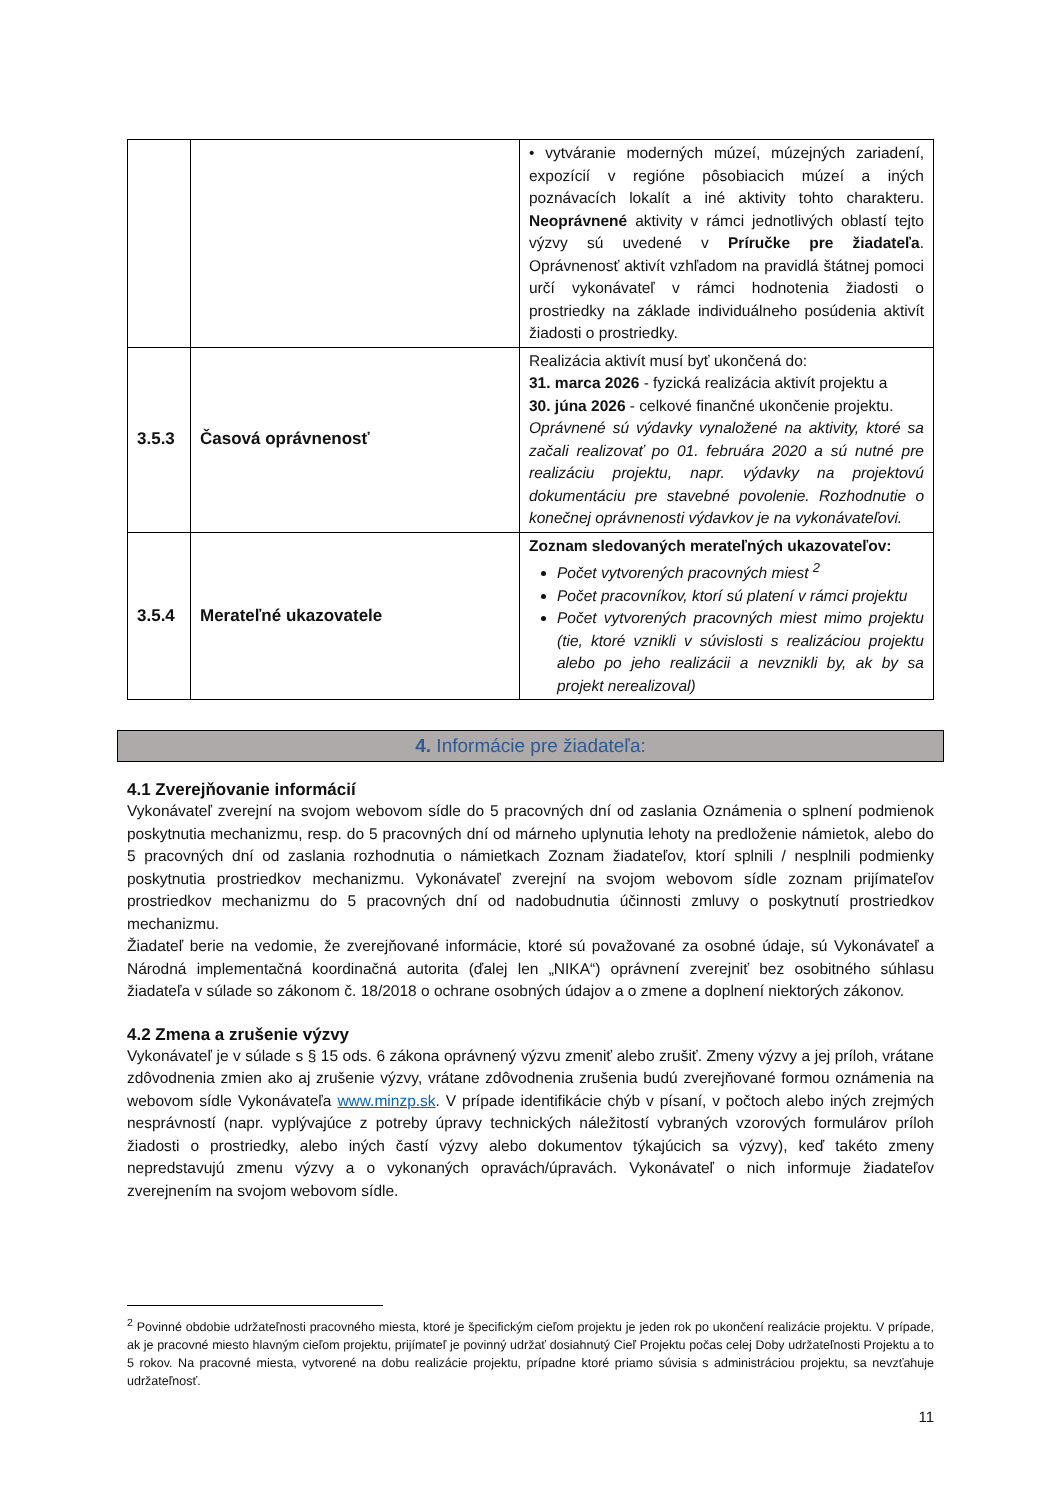| | | • vytváranie moderných múzeí, múzejných zariadení, expozícií v regióne pôsobiacich múzeí a iných poznávacích lokalít a iné aktivity tohto charakteru. Neoprávnené aktivity v rámci jednotlivých oblastí tejto výzvy sú uvedené v Príručke pre žiadateľa . Oprávnenosť aktivít vzhľadom na pravidlá štátnej pomoci určí vykonávateľ v rámci hodnotenia žiadosti o prostriedky na základe individuálneho posúdenia aktivít žiadosti o prostriedky. |
| 3.5.3 | Časová oprávnenosť | Realizácia aktivít musí byť ukončená do: 31. marca 2026 - fyzická realizácia aktivít projektu a 30. júna 2026 - celkové finančné ukončenie projektu. Oprávnené sú výdavky vynaložené na aktivity, ktoré sa začali realizovať po 01. februára 2020 a sú nutné pre realizáciu projektu, napr. výdavky na projektovú dokumentáciu pre stavebné povolenie. Rozhodnutie o konečnej oprávnenosti výdavkov je na vykonávateľovi. |
| 3.5.4 | Merateľné ukazovatele | Zoznam sledovaných merateľných ukazovateľov: Počet vytvorených pracovných miest <sup>2</sup> Počet pracovníkov, ktorí sú platení v rámci projektu Počet vytvorených pracovných miest mimo projektu (tie, ktoré vznikli v súvislosti s realizáciou projektu alebo po jeho realizácii a nevznikli by, ak by sa projekt nerealizoval) |
4. Informácie pre žiadateľa:
4.1 Zverejňovanie informácií
Vykonávateľ zverejní na svojom webovom sídle do 5 pracovných dní od zaslania Oznámenia o splnení podmienok poskytnutia mechanizmu, resp. do 5 pracovných dní od márneho uplynutia lehoty na predloženie námietok, alebo do 5 pracovných dní od zaslania rozhodnutia o námietkach Zoznam žiadateľov, ktorí splnili / nesplnili podmienky poskytnutia prostriedkov mechanizmu. Vykonávateľ zverejní na svojom webovom sídle zoznam prijímateľov prostriedkov mechanizmu do 5 pracovných dní od nadobudnutia účinnosti zmluvy o poskytnutí prostriedkov mechanizmu.
Žiadateľ berie na vedomie, že zverejňované informácie, ktoré sú považované za osobné údaje, sú Vykonávateľ a Národná implementačná koordinačná autorita (ďalej len „NIKA“) oprávnení zverejniť bez osobitného súhlasu žiadateľa v súlade so zákonom č. 18/2018 o ochrane osobných údajov a o zmene a doplnení niektorých zákonov.
4.2 Zmena a zrušenie výzvy
Vykonávateľ je v súlade s § 15 ods. 6 zákona oprávnený výzvu zmeniť alebo zrušiť. Zmeny výzvy a jej príloh, vrátane zdôvodnenia zmien ako aj zrušenie výzvy, vrátane zdôvodnenia zrušenia budú zverejňované formou oznámenia na webovom sídle Vykonávateľa www.minzp.sk. V prípade identifikácie chýb v písaní, v počtoch alebo iných zrejmých nesprávností (napr. vyplývajúce z potreby úpravy technických náležitostí vybraných vzorových formulárov príloh žiadosti o prostriedky, alebo iných častí výzvy alebo dokumentov týkajúcich sa výzvy), keď takéto zmeny nepredstavujú zmenu výzvy a o vykonaných opravách/úpravách. Vykonávateľ o nich informuje žiadateľov zverejnením na svojom webovom sídle.
<sup>2</sup> Povinné obdobie udržateľnosti pracovného miesta, ktoré je špecifickým cieľom projektu je jeden rok po ukončení realizácie projektu. V prípade, ak je pracovné miesto hlavným cieľom projektu, prijímateľ je povinný udržať dosiahnutý Cieľ Projektu počas celej Doby udržateľnosti Projektu a to 5 rokov. Na pracovné miesta, vytvorené na dobu realizácie projektu, prípadne ktoré priamo súvisia s administráciou projektu, sa nevzťahuje udržateľnosť.
11